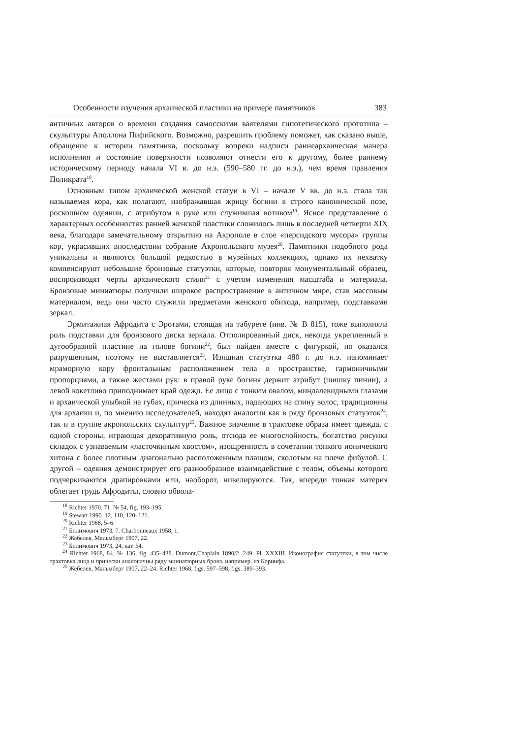Особенности изучения архаической пластики на примере памятников 383
античных авторов о времени создания самосскими ваятелями гипотетического прототипа – скульптуры Аполлона Пифийского. Возможно, разрешить проблему поможет, как сказано выше, обращение к истории памятника, поскольку вопреки надписи раннеархаическая манера исполнения и состояние поверхности позволяют отнести его к другому, более раннему историческому периоду начала VI в. до н.э. (590–580 гг. до н.э.), чем время правления Поликрата<sup>18</sup>.
Основным типом архаической женской статуи в VI – начале V вв. до н.э. стала так называемая кора, как полагают, изображавшая жрицу богини в строго канонической позе, роскошном одеянии, с атрибутом в руке или служившая вотивом<sup>19</sup>. Ясное представление о характерных особенностях ранней женской пластики сложилось лишь в последней четверти XIX века, благодаря замечательному открытию на Акрополе в слое «персидского мусора» группы кор, украсивших впоследствии собрание Акропольского музея<sup>20</sup>. Памятники подобного рода уникальны и являются большой редкостью в музейных коллекциях, однако их нехватку компенсируют небольшие бронзовые статуэтки, которые, повторяя монументальный образец, воспроизводят черты архаического стиля<sup>21</sup> с учетом изменения масштаба и материала. Бронзовые миниатюры получили широкое распространение в античном мире, став массовым материалом, ведь они часто служили предметами женского обихода, например, подставками зеркал.
Эрмитажная Афродита с Эротами, стоящая на табурете (инв. № В 815), тоже выполняла роль подставки для бронзового диска зеркала. Отполированный диск, некогда укрепленный в дугообразной пластине на голове богини<sup>22</sup>, был найден вместе с фигуркой, но оказался разрушенным, поэтому не выставляется<sup>23</sup>. Изящная статуэтка 480 г. до н.э. напоминает мраморную кору фронтальным расположением тела в пространстве, гармоничными пропорциями, а также жестами рук: в правой руке богиня держит атрибут (шишку пинии), а левой кокетливо приподнимает край одежд. Ее лицо с тонким овалом, миндалевидными глазами и архаической улыбкой на губах, прическа из длинных, падающих на спину волос, традиционны для архаики и, по мнению исследователей, находят аналогии как в ряду бронзовых статуэток<sup>24</sup>, так и в группе акропольских скульптур<sup>25</sup>. Важное значение в трактовке образа имеет одежда, с одной стороны, играющая декоративную роль, отсюда ее многослойность, богатство рисунка складок с узнаваемым «ласточкиным хвостом», изощренность в сочетании тонкого ионического хитона с более плотным диагонально расположенным плащом, сколотым на плече фибулой. С другой – одеяния демонстрирует его разнообразное взаимодействие с телом, объемы которого подчеркиваются драпировками или, наоборот, нивелируются. Так, впереди тонкая материя облегает грудь Афродиты, словно обвола-
<sup>18</sup> Richter 1970. 71. № 54, fig. 193–195.
<sup>19</sup> Stewart 1990. 12, 110, 120–121.
<sup>20</sup> Richter 1968, 5–6.
<sup>21</sup> Билимович 1973, 7. Charbonneaux 1958, 1.
<sup>22</sup> Жебелев, Мальмберг 1907, 22.
<sup>23</sup> Билимович 1973, 24, кат. 54.
<sup>24</sup> Richter 1968, 84. № 136, fig. 435–438. Dumont,Chaplain 1890/2, 249. Pl. XXXIII. Иконография статуэтки, в том числе трактовка лица и прически аналогичны ряду миниатюрных бронз, например, из Коринфа.
<sup>25</sup> Жебелев, Мальмберг 1907, 22–24. Richter 1968, figs. 597–598, figs. 389–393.